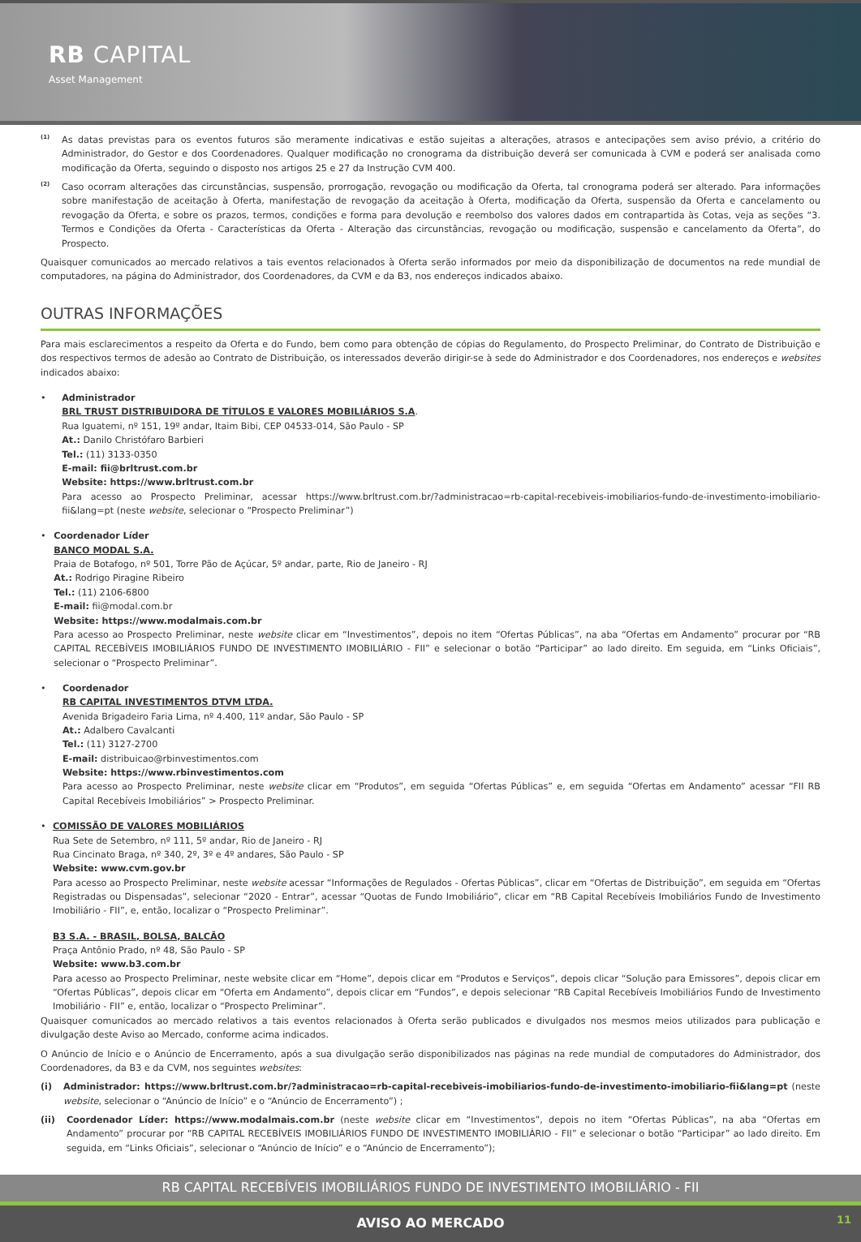RB CAPITAL
Asset Management
<sup>(1)</sup>
As datas previstas para os eventos futuros são meramente indicativas e estão sujeitas a alterações, atrasos e antecipações sem aviso prévio, a critério do Administrador, do Gestor e dos Coordenadores. Qualquer modificação no cronograma da distribuição deverá ser comunicada à CVM e poderá ser analisada como modificação da Oferta, seguindo o disposto nos artigos 25 e 27 da Instrução CVM 400.
<sup>(2)</sup>
Caso ocorram alterações das circunstâncias, suspensão, prorrogação, revogação ou modificação da Oferta, tal cronograma poderá ser alterado. Para informações sobre manifestação de aceitação à Oferta, manifestação de revogação da aceitação à Oferta, modificação da Oferta, suspensão da Oferta e cancelamento ou revogação da Oferta, e sobre os prazos, termos, condições e forma para devolução e reembolso dos valores dados em contrapartida às Cotas, veja as seções “3. Termos e Condições da Oferta - Características da Oferta - Alteração das circunstâncias, revogação ou modificação, suspensão e cancelamento da Oferta”, do Prospecto.
Quaisquer comunicados ao mercado relativos a tais eventos relacionados à Oferta serão informados por meio da disponibilização de documentos na rede mundial de computadores, na página do Administrador, dos Coordenadores, da CVM e da B3, nos endereços indicados abaixo.
OUTRAS INFORMAÇÕES
Para mais esclarecimentos a respeito da Oferta e do Fundo, bem como para obtenção de cópias do Regulamento, do Prospecto Preliminar, do Contrato de Distribuição e dos respectivos termos de adesão ao Contrato de Distribuição, os interessados deverão dirigir-se à sede do Administrador e dos Coordenadores, nos endereços e websites indicados abaixo:
• Administrador
BRL TRUST DISTRIBUIDORA DE TÍTULOS E VALORES MOBILIÁRIOS S.A.
Rua Iguatemi, nº 151, 19º andar, Itaim Bibi, CEP 04533-014, São Paulo - SP
At.: Danilo Christófaro Barbieri
Tel.: (11) 3133-0350
E-mail: fii@brltrust.com.br
Website: https://www.brltrust.com.br
Para acesso ao Prospecto Preliminar, acessar https://www.brltrust.com.br/?administracao=rb-capital-recebiveis-imobiliarios-fundo-de-investimento-imobiliario-fii&lang=pt (neste website, selecionar o “Prospecto Preliminar”)
• Coordenador Líder
BANCO MODAL S.A.
Praia de Botafogo, nº 501, Torre Pão de Açúcar, 5º andar, parte, Rio de Janeiro - RJ
At.: Rodrigo Piragine Ribeiro
Tel.: (11) 2106-6800
E-mail: fii@modal.com.br
Website: https://www.modalmais.com.br
Para acesso ao Prospecto Preliminar, neste website clicar em “Investimentos”, depois no item “Ofertas Públicas”, na aba “Ofertas em Andamento” procurar por “RB CAPITAL RECEBÍVEIS IMOBILIÁRIOS FUNDO DE INVESTIMENTO IMOBILIÁRIO - FII” e selecionar o botão “Participar” ao lado direito. Em seguida, em “Links Oficiais”, selecionar o “Prospecto Preliminar”.
• Coordenador
RB CAPITAL INVESTIMENTOS DTVM LTDA.
Avenida Brigadeiro Faria Lima, nº 4.400, 11º andar, São Paulo - SP
At.: Adalbero Cavalcanti
Tel.: (11) 3127-2700
E-mail: distribuicao@rbinvestimentos.com
Website: https://www.rbinvestimentos.com
Para acesso ao Prospecto Preliminar, neste website clicar em “Produtos”, em seguida “Ofertas Públicas” e, em seguida “Ofertas em Andamento” acessar “FII RB Capital Recebíveis Imobiliários” > Prospecto Preliminar.
• COMISSÃO DE VALORES MOBILIÁRIOS
Rua Sete de Setembro, nº 111, 5º andar, Rio de Janeiro - RJ
Rua Cincinato Braga, nº 340, 2º, 3º e 4º andares, São Paulo - SP
Website: www.cvm.gov.br
Para acesso ao Prospecto Preliminar, neste website acessar “Informações de Regulados - Ofertas Públicas”, clicar em “Ofertas de Distribuição”, em seguida em “Ofertas Registradas ou Dispensadas”, selecionar “2020 - Entrar”, acessar “Quotas de Fundo Imobiliário”, clicar em “RB Capital Recebíveis Imobiliários Fundo de Investimento Imobiliário - FII”, e, então, localizar o “Prospecto Preliminar”.
B3 S.A. - BRASIL, BOLSA, BALCÃO
Praça Antônio Prado, nº 48, São Paulo - SP
Website: www.b3.com.br
Para acesso ao Prospecto Preliminar, neste website clicar em “Home”, depois clicar em “Produtos e Serviços”, depois clicar “Solução para Emissores”, depois clicar em “Ofertas Públicas”, depois clicar em “Oferta em Andamento”, depois clicar em “Fundos”, e depois selecionar “RB Capital Recebíveis Imobiliários Fundo de Investimento Imobiliário - FII” e, então, localizar o “Prospecto Preliminar”.
Quaisquer comunicados ao mercado relativos a tais eventos relacionados à Oferta serão publicados e divulgados nos mesmos meios utilizados para publicação e divulgação deste Aviso ao Mercado, conforme acima indicados.
O Anúncio de Início e o Anúncio de Encerramento, após a sua divulgação serão disponibilizados nas páginas na rede mundial de computadores do Administrador, dos Coordenadores, da B3 e da CVM, nos seguintes websites:
(i) Administrador: https://www.brltrust.com.br/?administracao=rb-capital-recebiveis-imobiliarios-fundo-de-investimento-imobiliario-fii&lang=pt (neste website, selecionar o “Anúncio de Início” e o “Anúncio de Encerramento”) ;
(ii) Coordenador Líder: https://www.modalmais.com.br (neste website clicar em “Investimentos”, depois no item “Ofertas Públicas”, na aba “Ofertas em Andamento” procurar por “RB CAPITAL RECEBÍVEIS IMOBILIÁRIOS FUNDO DE INVESTIMENTO IMOBILIÁRIO - FII” e selecionar o botão “Participar” ao lado direito. Em seguida, em “Links Oficiais”, selecionar o “Anúncio de Início” e o “Anúncio de Encerramento”);
RB CAPITAL RECEBÍVEIS IMOBILIÁRIOS FUNDO DE INVESTIMENTO IMOBILIÁRIO - FII
AVISO AO MERCADO 11